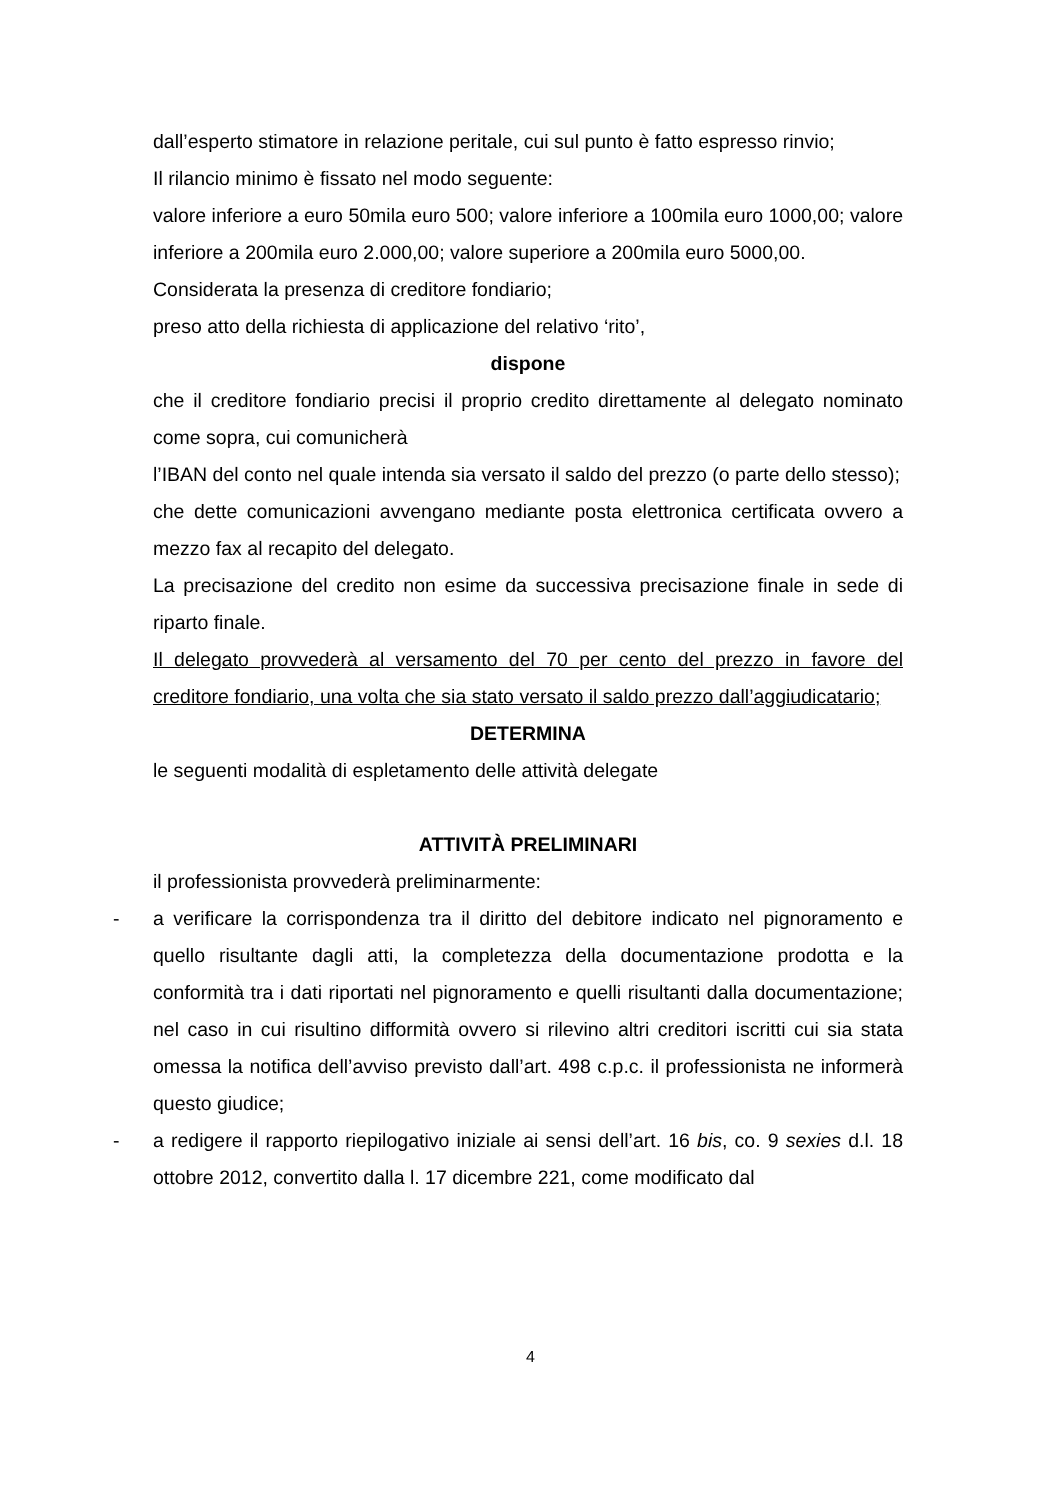dall’esperto stimatore in relazione peritale, cui sul punto è fatto espresso rinvio;
Il rilancio minimo è fissato nel modo seguente:
valore inferiore a euro 50mila euro 500; valore inferiore a 100mila euro 1000,00; valore inferiore a 200mila euro 2.000,00; valore superiore a 200mila euro 5000,00.
Considerata la presenza di creditore fondiario;
preso atto della richiesta di applicazione del relativo ‘rito’,
dispone
che il creditore fondiario precisi il proprio credito direttamente al delegato nominato come sopra, cui comunicherà
l’IBAN del conto nel quale intenda sia versato il saldo del prezzo (o parte dello stesso);
che dette comunicazioni avvengano mediante posta elettronica certificata ovvero a mezzo fax al recapito del delegato.
La precisazione del credito non esime da successiva precisazione finale in sede di riparto finale.
Il delegato provvederà al versamento del 70 per cento del prezzo in favore del creditore fondiario, una volta che sia stato versato il saldo prezzo dall’aggiudicatario;
DETERMINA
le seguenti modalità di espletamento delle attività delegate
ATTIVITÀ PRELIMINARI
il professionista provvederà preliminarmente:
- a verificare la corrispondenza tra il diritto del debitore indicato nel pignoramento e quello risultante dagli atti, la completezza della documentazione prodotta e la conformità tra i dati riportati nel pignoramento e quelli risultanti dalla documentazione; nel caso in cui risultino difformità ovvero si rilevino altri creditori iscritti cui sia stata omessa la notifica dell’avviso previsto dall’art. 498 c.p.c. il professionista ne informerà questo giudice;
- a redigere il rapporto riepilogativo iniziale ai sensi dell’art. 16 bis, co. 9 sexies d.l. 18 ottobre 2012, convertito dalla l. 17 dicembre 221, come modificato dal
4